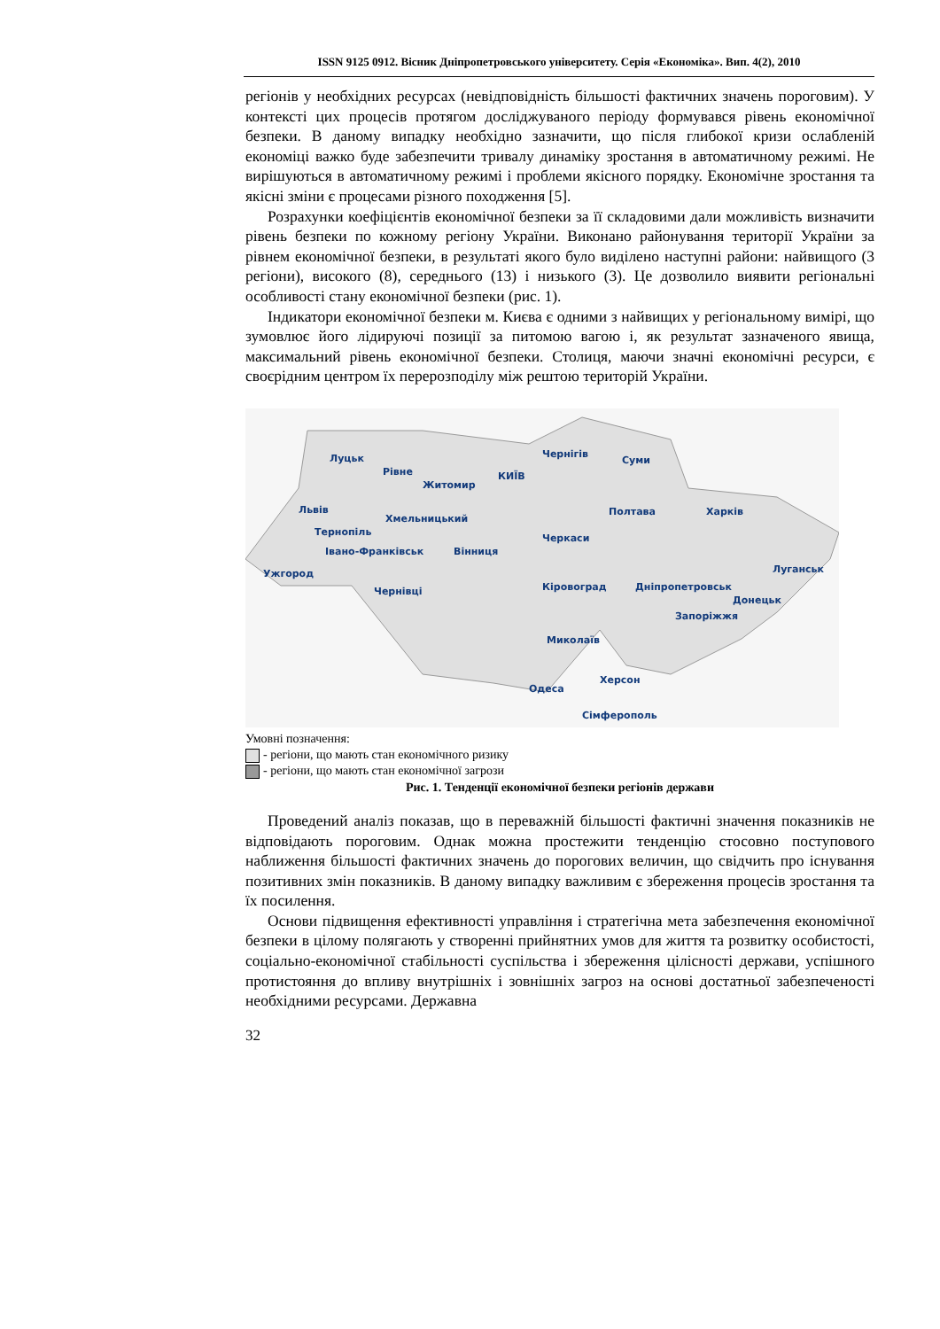ISSN 9125 0912. Вісник Дніпропетровського університету. Серія «Економіка». Вип. 4(2), 2010
регіонів у необхідних ресурсах (невідповідність більшості фактичних значень пороговим). У контексті цих процесів протягом досліджуваного періоду формувався рівень економічної безпеки. В даному випадку необхідно зазначити, що після глибокої кризи ослабленій економіці важко буде забезпечити тривалу динаміку зростання в автоматичному режимі. Не вирішуються в автоматичному режимі і проблеми якісного порядку. Економічне зростання та якісні зміни є процесами різного походження [5].
Розрахунки коефіцієнтів економічної безпеки за її складовими дали можливість визначити рівень безпеки по кожному регіону України. Виконано районування території України за рівнем економічної безпеки, в результаті якого було виділено наступні райони: найвищого (3 регіони), високого (8), середнього (13) і низького (3). Це дозволило виявити регіональні особливості стану економічної безпеки (рис. 1).
Індикатори економічної безпеки м. Києва є одними з найвищих у регіональному вимірі, що зумовлює його лідируючі позиції за питомою вагою і, як результат зазначеного явища, максимальний рівень економічної безпеки. Столиця, маючи значні економічні ресурси, є своєрідним центром їх перерозподілу між рештою територій України.
Луцьк
Рівне
Житомир
КИЇВ
Чернігів
Суми
Львів Полтава Харків
Хмельницький
Тернопіль
Черкаси
Івано-Франківськ Вінниця
Луганськ Ужгород
Кіровоград Дніпропетровськ Чернівці
Донецьк
Запоріжжя
Миколаїв
Херсон
Одеса
Сімферополь
Умовні позначення:
- регіони, що мають стан економічного ризику
- регіони, що мають стан економічної загрози
Рис. 1. Тенденції економічної безпеки регіонів держави
Проведений аналіз показав, що в переважній більшості фактичні значення показників не відповідають пороговим. Однак можна простежити тенденцію стосовно поступового наближення більшості фактичних значень до порогових величин, що свідчить про існування позитивних змін показників. В даному випадку важливим є збереження процесів зростання та їх посилення.
Основи підвищення ефективності управління і стратегічна мета забезпечення економічної безпеки в цілому полягають у створенні прийнятних умов для життя та розвитку особистості, соціально-економічної стабільності суспільства і збереження цілісності держави, успішного протистояння до впливу внутрішніх і зовнішніх загроз на основі достатньої забезпеченості необхідними ресурсами. Державна
32